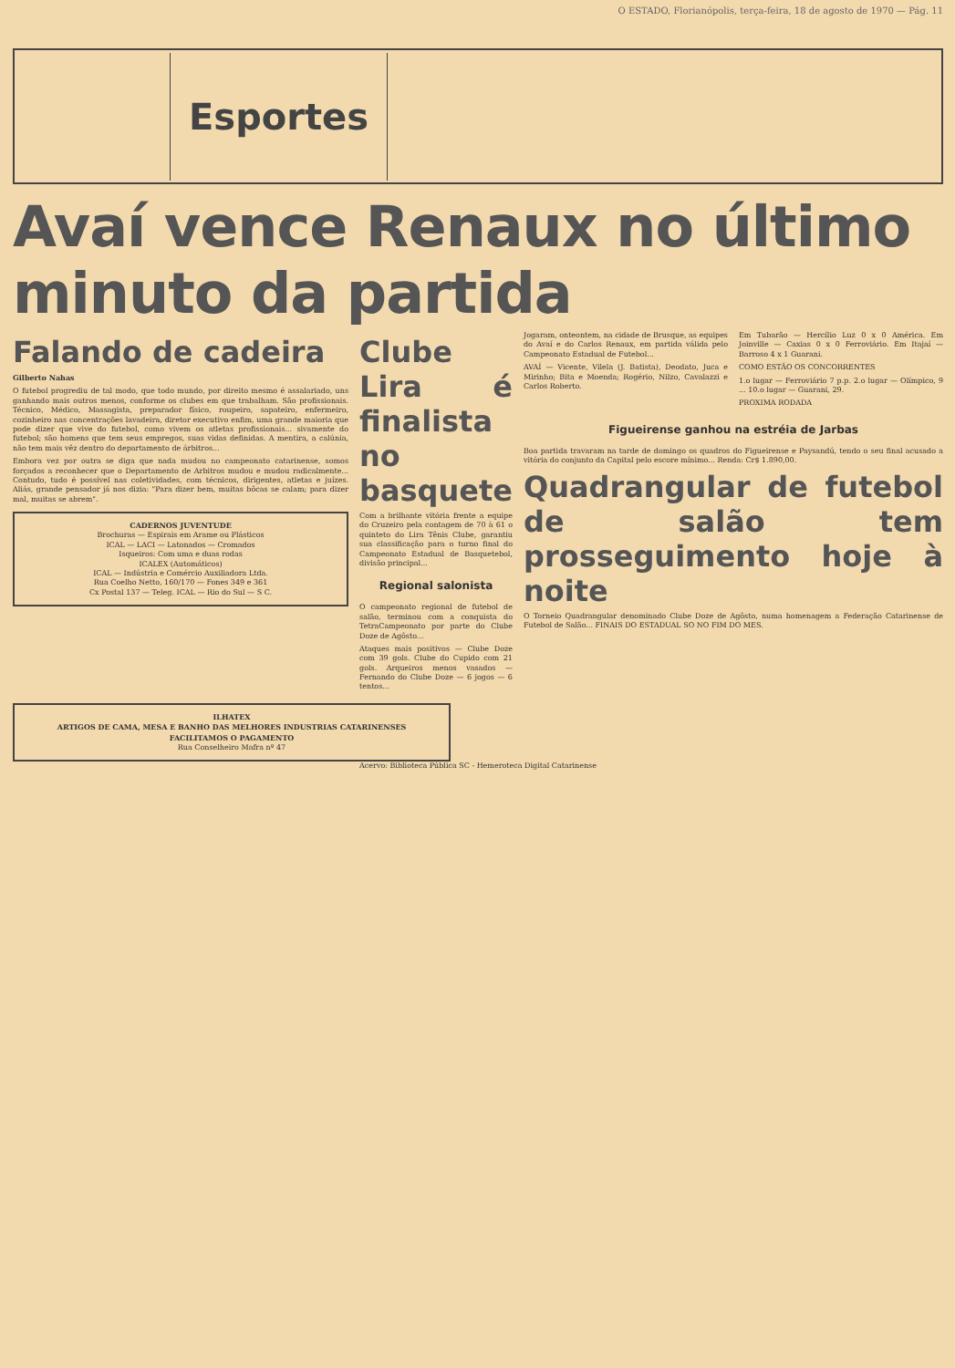O ESTADO, Florianópolis, terça-feira, 18 de agosto de 1970 — Pág. 11
Esportes
Avaí vence Renaux no último minuto da partida
Falando de cadeira
Gilberto Nahas
O futebol progrediu de tal modo, que todo mundo, por direito mesmo é assalariado, uns ganhando mais outros menos, conforme os clubes em que trabalham. São profissionais. Técnico, Médico, Massagista, preparador físico, roupeiro, sapateiro, enfermeiro, cozinheiro nas concentrações lavadeira, diretor executivo enfim, uma grande maioria que pode dizer que vive do futebol, como vivem os atletas profissionais... sivamente do futebol; são homens que tem seus empregos, suas vidas definidas. A mentira, a calúnia, não tem mais vêz dentro do departamento de árbitros...
Embora vez por outra se diga que nada mudou no campeonato catarinense, somos forçados a reconhecer que o Departamento de Arbitros mudou e mudou radicalmente... Contudo, tudo é possível nas coletividades, com técnicos, dirigentes, atletas e juízes. Aliás, grande pensador já nos dizia: "Para dizer bem, muitas bôcas se calam; para dizer mal, muitas se abrem".
CADERNOS JUVENTUDE
Brochuras — Espirais em Arame ou Plásticos
ICAL — LACI — Latonados — Cromados
Isqueiros: Com uma e duas rodas
ICALEX (Automáticos)
ICAL — Indústria e Comércio Auxiliadora Ltda.
Rua Coelho Netto, 160/170 — Fones 349 e 361
Cx Postal 137 — Teleg. ICAL — Rio do Sul — S C.
Clube Lira é finalista no basquete
Com a brilhante vitória frente a equipe do Cruzeiro pela contagem de 70 à 61 o quinteto do Lira Tênis Clube, garantiu sua classificação para o turno final do Campeonato Estadual de Basquetebol, divisão principal...
Regional salonista
O campeonato regional de futebol de salão, terminou com a conquista do TetraCampeonato por parte do Clube Doze de Agôsto...
Ataques mais positivos — Clube Doze com 39 gols. Clube do Cupido com 21 gols. Arqueiros menos vasados — Fernando do Clube Doze — 6 jogos — 6 tentos...
Jogaram, onteontem, na cidade de Brusque, as equipes do Avaí e do Carlos Renaux, em partida válida pelo Campeonato Estadual de Futebol...
AVAÍ — Vicente, Vilela (J. Batista), Deodato, Juca e Mirinho; Bita e Moenda; Rogério, Nilzo, Cavalazzi e Carlos Roberto.
Em Tubarão — Hercílio Luz 0 x 0 América. Em Joinville — Caxias 0 x 0 Ferroviário. Em Itajaí — Barroso 4 x 1 Guarani.
COMO ESTÃO OS CONCORRENTES
1.o lugar — Ferroviário 7 p.p. 2.o lugar — Olímpico, 9 ... 10.o lugar — Guarani, 29.
PROXIMA RODADA
Figueirense ganhou na estréia de Jarbas
Boa partida travaram na tarde de domingo os quadros do Figueirense e Paysandú, tendo o seu final acusado a vitória do conjunto da Capital pelo escore mínimo... Renda: Cr$ 1.890,00.
Quadrangular de futebol de salão tem prosseguimento hoje à noite
O Torneio Quadrangular denominado Clube Doze de Agôsto, numa homenagem a Federação Catarinense de Futebol de Salão... FINAIS DO ESTADUAL SO NO FIM DO MES.
ILHATEX
ARTIGOS DE CAMA, MESA E BANHO DAS MELHORES INDUSTRIAS CATARINENSES
FACILITAMOS O PAGAMENTO
Rua Conselheiro Mafra nº 47
Acervo: Biblioteca Pública SC - Hemeroteca Digital Catarinense